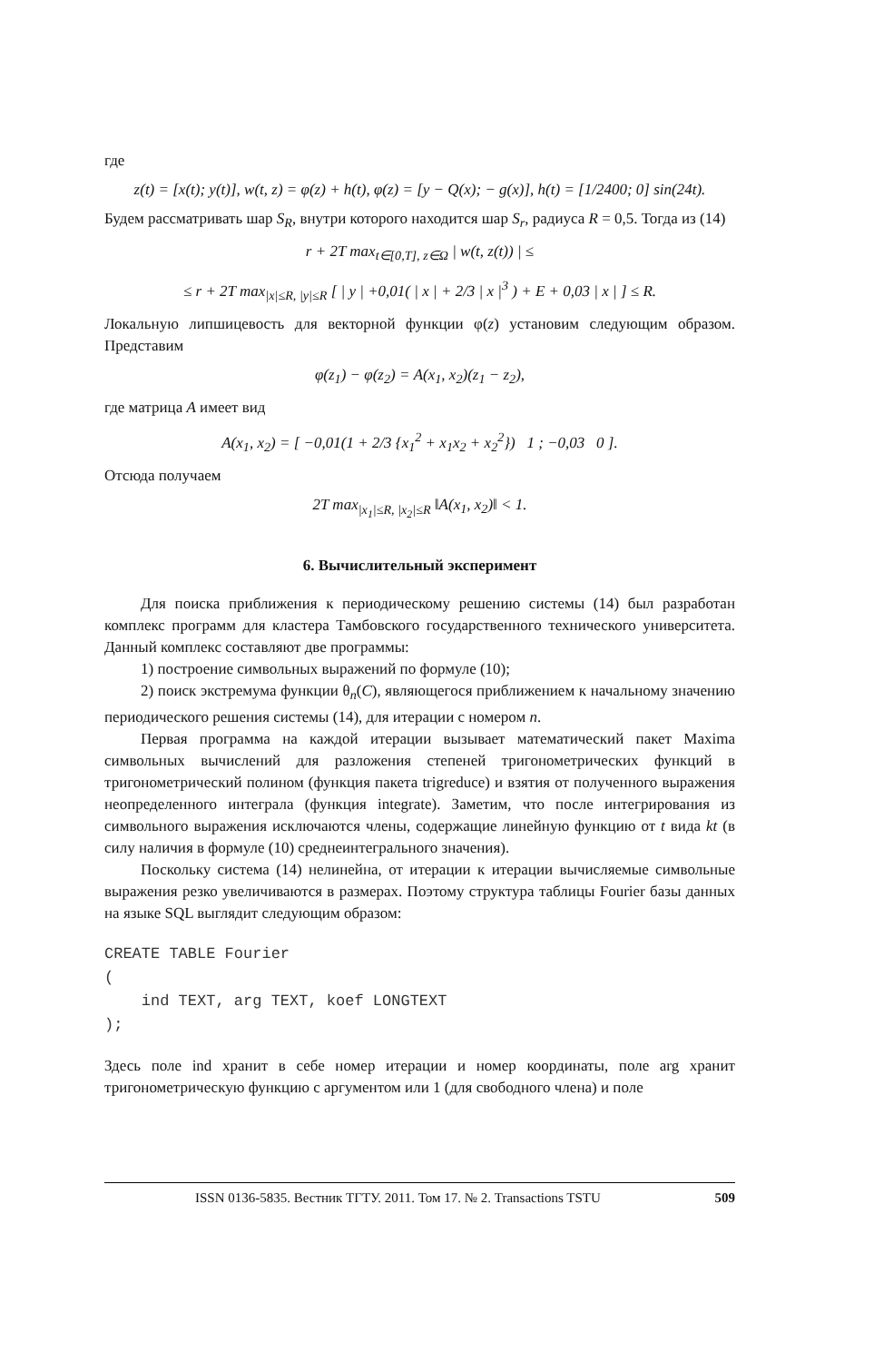где
z(t) = [x(t); y(t)], w(t, z) = φ(z) + h(t), φ(z) = [y − Q(x); − g(x)], h(t) = [1/2400; 0] sin(24t).
Будем рассматривать шар S<sub>R</sub>, внутри которого находится шар S<sub>r</sub>, радиуса R = 0,5. Тогда из (14)
r + 2T max<sub>t∈[0,T], z∈Ω</sub> | w(t, z(t)) | ≤
≤ r + 2T max<sub>|x|≤R, |y|≤R</sub> [ | y | +0,01( | x | + 2/3 | x |<sup>3</sup> ) + E + 0,03 | x | ] ≤ R.
Локальную липшицевость для векторной функции φ(z) установим следующим образом. Представим
φ(z<sub>1</sub>) − φ(z<sub>2</sub>) = A(x<sub>1</sub>, x<sub>2</sub>)(z<sub>1</sub> − z<sub>2</sub>),
где матрица A имеет вид
A(x<sub>1</sub>, x<sub>2</sub>) = [ −0,01(1 + 2/3 {x<sub>1</sub><sup>2</sup> + x<sub>1</sub>x<sub>2</sub> + x<sub>2</sub><sup>2</sup>}) 1 ; −0,03 0 ].
Отсюда получаем
2T max<sub>|x<sub>1</sub>|≤R, |x<sub>2</sub>|≤R</sub> ‖A(x<sub>1</sub>, x<sub>2</sub>)‖ < 1.
6. Вычислительный эксперимент
Для поиска приближения к периодическому решению системы (14) был разработан комплекс программ для кластера Тамбовского государственного технического университета. Данный комплекс составляют две программы:
1) построение символьных выражений по формуле (10);
2) поиск экстремума функции θ<sub>n</sub>(C), являющегося приближением к начальному значению периодического решения системы (14), для итерации с номером n.
Первая программа на каждой итерации вызывает математический пакет Maxima символьных вычислений для разложения степеней тригонометрических функций в тригонометрический полином (функция пакета trigreduce) и взятия от полученного выражения неопределенного интеграла (функция integrate). Заметим, что после интегрирования из символьного выражения исключаются члены, содержащие линейную функцию от t вида kt (в силу наличия в формуле (10) среднеинтегрального значения).
Поскольку система (14) нелинейна, от итерации к итерации вычисляемые символьные выражения резко увеличиваются в размерах. Поэтому структура таблицы Fourier базы данных на языке SQL выглядит следующим образом:
CREATE TABLE Fourier
(
    ind TEXT, arg TEXT, koef LONGTEXT
);
Здесь поле ind хранит в себе номер итерации и номер координаты, поле arg хранит тригонометрическую функцию с аргументом или 1 (для свободного члена) и поле
ISSN 0136-5835. Вестник ТГТУ. 2011. Том 17. № 2. Transactions TSTU 509